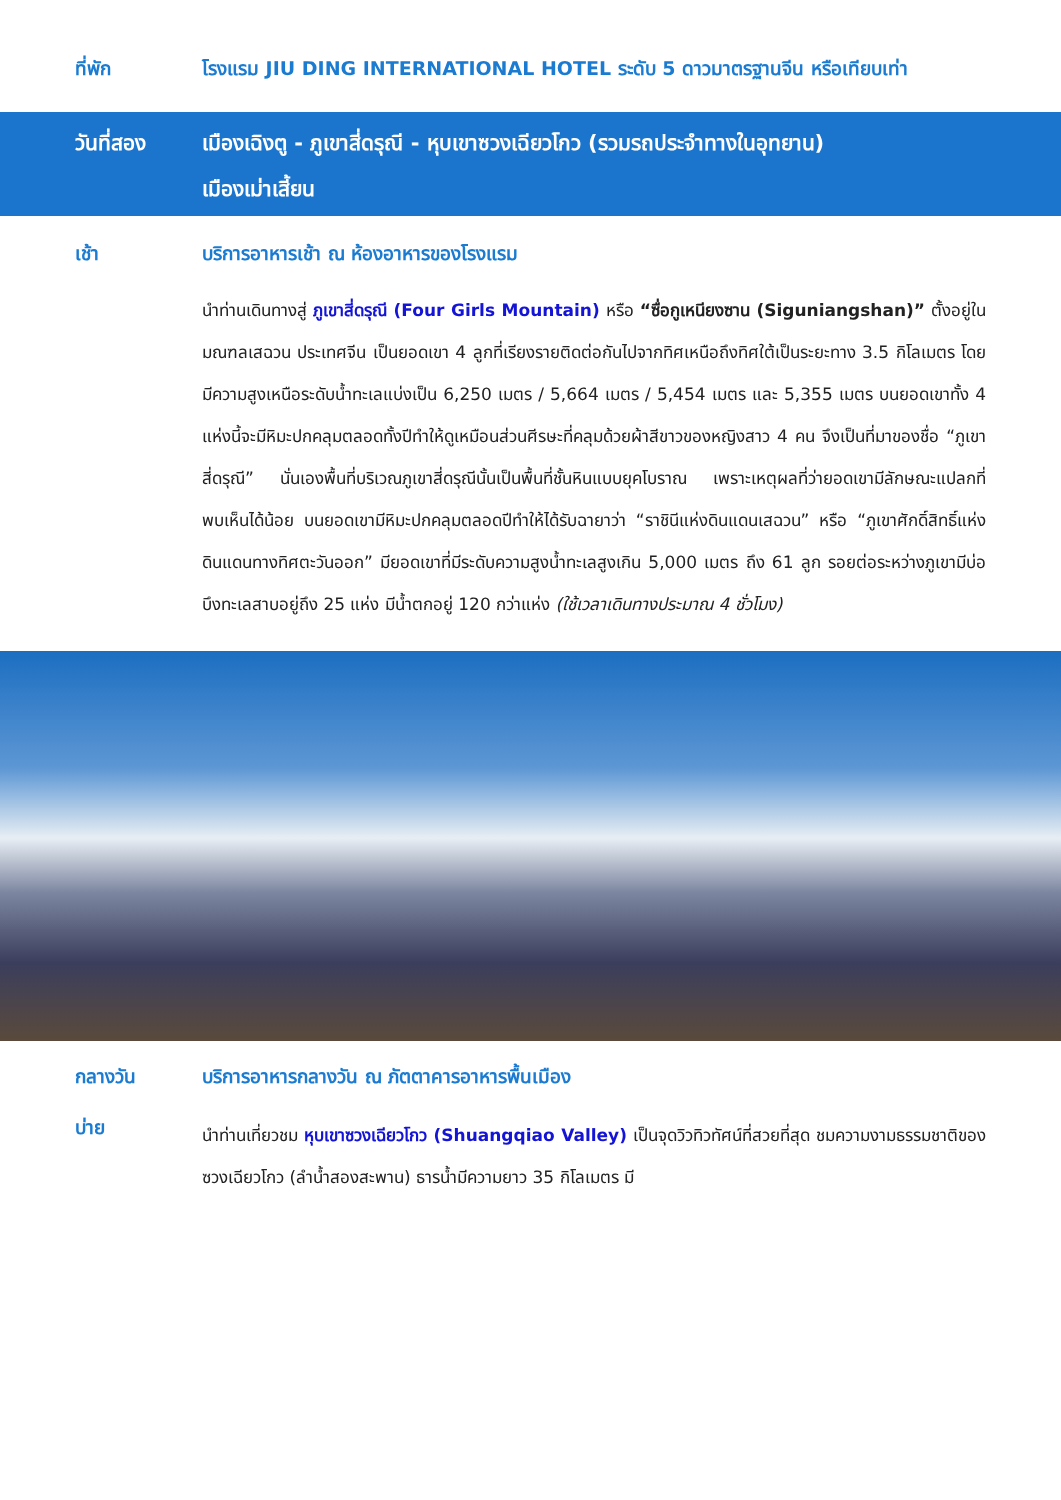ที่พัก โรงแรม JIU DING INTERNATIONAL HOTEL ระดับ 5 ดาวมาตรฐานจีน หรือเทียบเท่า
วันที่สอง เมืองเฉิงตู - ภูเขาสี่ดรุณี - หุบเขาซวงเฉียวโกว (รวมรถประจำทางในอุทยาน)
เมืองเม่าเสี้ยน
เช้า บริการอาหารเช้า ณ ห้องอาหารของโรงแรม
นำท่านเดินทางสู่ ภูเขาสี่ดรุณี (Four Girls Mountain) หรือ “ซื่อกูเหนียงซาน (Siguniangshan)” ตั้งอยู่ในมณฑลเสฉวน ประเทศจีน เป็นยอดเขา 4 ลูกที่เรียงรายติดต่อกันไปจากทิศเหนือถึงทิศใต้เป็นระยะทาง 3.5 กิโลเมตร โดยมีความสูงเหนือระดับน้ำทะเลแบ่งเป็น 6,250 เมตร / 5,664 เมตร / 5,454 เมตร และ 5,355 เมตร บนยอดเขาทั้ง 4 แห่งนี้จะมีหิมะปกคลุมตลอดทั้งปีทำให้ดูเหมือนส่วนศีรษะที่คลุมด้วยผ้าสีขาวของหญิงสาว 4 คน จึงเป็นที่มาของชื่อ “ภูเขาสี่ดรุณี” นั่นเองพื้นที่บริเวณภูเขาสี่ดรุณีนั้นเป็นพื้นที่ชั้นหินแบบยุคโบราณ เพราะเหตุผลที่ว่ายอดเขามีลักษณะแปลกที่พบเห็นได้น้อย บนยอดเขามีหิมะปกคลุมตลอดปีทำให้ได้รับฉายาว่า “ราชินีแห่งดินแดนเสฉวน” หรือ “ภูเขาศักดิ์สิทธิ์แห่งดินแดนทางทิศตะวันออก” มียอดเขาที่มีระดับความสูงน้ำทะเลสูงเกิน 5,000 เมตร ถึง 61 ลูก รอยต่อระหว่างภูเขามีบ่อบึงทะเลสาบอยู่ถึง 25 แห่ง มีน้ำตกอยู่ 120 กว่าแห่ง (ใช้เวลาเดินทางประมาณ 4 ชั่วโมง)
กลางวัน บริการอาหารกลางวัน ณ ภัตตาคารอาหารพื้นเมือง
บ่าย
นำท่านเที่ยวชม หุบเขาซวงเฉียวโกว (Shuangqiao Valley) เป็นจุดวิวทิวทัศน์ที่สวยที่สุด ชมความงามธรรมชาติของซวงเฉียวโกว (ลำน้ำสองสะพาน) ธารน้ำมีความยาว 35 กิโลเมตร มี